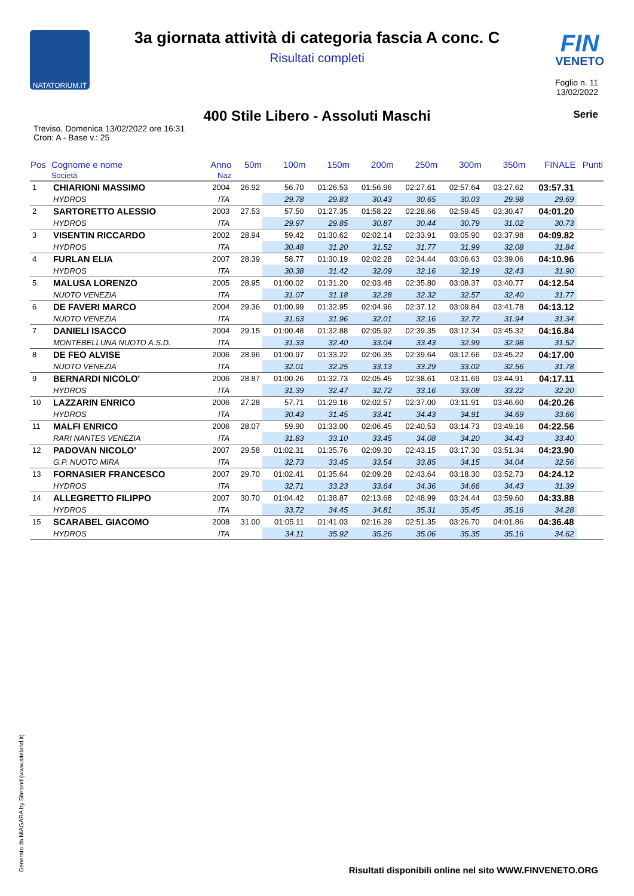NATATORIUM.IT
FIN
VENETO
3a giornata attività di categoria fascia A conc. C
Risultati completi
Foglio n. 11
13/02/2022
400 Stile Libero - Assoluti Maschi Serie
Treviso, Domenica 13/02/2022 ore 16:31
Cron: A - Base v.: 25
| Pos | Cognome e nome Società | Anno Naz | 50m | 100m | 150m | 200m | 250m | 300m | 350m | FINALE | Punti |
| --- | --- | --- | --- | --- | --- | --- | --- | --- | --- | --- | --- |
| 1 | CHIARIONI MASSIMO | 2004 | 26.92 | 56.70 | 01:26.53 | 01:56.96 | 02:27.61 | 02:57.64 | 03:27.62 | 03:57.31 | |
| | HYDROS | ITA | | 29.78 | 29.83 | 30.43 | 30.65 | 30.03 | 29.98 | 29.69 | |
| 2 | SARTORETTO ALESSIO | 2003 | 27.53 | 57.50 | 01:27.35 | 01:58.22 | 02:28.66 | 02:59.45 | 03:30.47 | 04:01.20 | |
| | HYDROS | ITA | | 29.97 | 29.85 | 30.87 | 30.44 | 30.79 | 31.02 | 30.73 | |
| 3 | VISENTIN RICCARDO | 2002 | 28.94 | 59.42 | 01:30.62 | 02:02.14 | 02:33.91 | 03:05.90 | 03:37.98 | 04:09.82 | |
| | HYDROS | ITA | | 30.48 | 31.20 | 31.52 | 31.77 | 31.99 | 32.08 | 31.84 | |
| 4 | FURLAN ELIA | 2007 | 28.39 | 58.77 | 01:30.19 | 02:02.28 | 02:34.44 | 03:06.63 | 03:39.06 | 04:10.96 | |
| | HYDROS | ITA | | 30.38 | 31.42 | 32.09 | 32.16 | 32.19 | 32.43 | 31.90 | |
| 5 | MALUSA LORENZO | 2005 | 28.95 | 01:00.02 | 01:31.20 | 02:03.48 | 02:35.80 | 03:08.37 | 03:40.77 | 04:12.54 | |
| | NUOTO VENEZIA | ITA | | 31.07 | 31.18 | 32.28 | 32.32 | 32.57 | 32.40 | 31.77 | |
| 6 | DE FAVERI MARCO | 2004 | 29.36 | 01:00.99 | 01:32.95 | 02:04.96 | 02:37.12 | 03:09.84 | 03:41.78 | 04:13.12 | |
| | NUOTO VENEZIA | ITA | | 31.63 | 31.96 | 32.01 | 32.16 | 32.72 | 31.94 | 31.34 | |
| 7 | DANIELI ISACCO | 2004 | 29.15 | 01:00.48 | 01:32.88 | 02:05.92 | 02:39.35 | 03:12.34 | 03:45.32 | 04:16.84 | |
| | MONTEBELLUNA NUOTO A.S.D. | ITA | | 31.33 | 32.40 | 33.04 | 33.43 | 32.99 | 32.98 | 31.52 | |
| 8 | DE FEO ALVISE | 2006 | 28.96 | 01:00.97 | 01:33.22 | 02:06.35 | 02:39.64 | 03:12.66 | 03:45.22 | 04:17.00 | |
| | NUOTO VENEZIA | ITA | | 32.01 | 32.25 | 33.13 | 33.29 | 33.02 | 32.56 | 31.78 | |
| 9 | BERNARDI NICOLO' | 2006 | 28.87 | 01:00.26 | 01:32.73 | 02:05.45 | 02:38.61 | 03:11.69 | 03:44.91 | 04:17.11 | |
| | HYDROS | ITA | | 31.39 | 32.47 | 32.72 | 33.16 | 33.08 | 33.22 | 32.20 | |
| 10 | LAZZARIN ENRICO | 2006 | 27.28 | 57.71 | 01:29.16 | 02:02.57 | 02:37.00 | 03:11.91 | 03:46.60 | 04:20.26 | |
| | HYDROS | ITA | | 30.43 | 31.45 | 33.41 | 34.43 | 34.91 | 34.69 | 33.66 | |
| 11 | MALFI ENRICO | 2006 | 28.07 | 59.90 | 01:33.00 | 02:06.45 | 02:40.53 | 03:14.73 | 03:49.16 | 04:22.56 | |
| | RARI NANTES VENEZIA | ITA | | 31.83 | 33.10 | 33.45 | 34.08 | 34.20 | 34.43 | 33.40 | |
| 12 | PADOVAN NICOLO' | 2007 | 29.58 | 01:02.31 | 01:35.76 | 02:09.30 | 02:43.15 | 03:17.30 | 03:51.34 | 04:23.90 | |
| | G.P. NUOTO MIRA | ITA | | 32.73 | 33.45 | 33.54 | 33.85 | 34.15 | 34.04 | 32.56 | |
| 13 | FORNASIER FRANCESCO | 2007 | 29.70 | 01:02.41 | 01:35.64 | 02:09.28 | 02:43.64 | 03:18.30 | 03:52.73 | 04:24.12 | |
| | HYDROS | ITA | | 32.71 | 33.23 | 33.64 | 34.36 | 34.66 | 34.43 | 31.39 | |
| 14 | ALLEGRETTO FILIPPO | 2007 | 30.70 | 01:04.42 | 01:38.87 | 02:13.68 | 02:48.99 | 03:24.44 | 03:59.60 | 04:33.88 | |
| | HYDROS | ITA | | 33.72 | 34.45 | 34.81 | 35.31 | 35.45 | 35.16 | 34.28 | |
| 15 | SCARABEL GIACOMO | 2008 | 31.00 | 01:05.11 | 01:41.03 | 02:16.29 | 02:51.35 | 03:26.70 | 04:01.86 | 04:36.48 | |
| | HYDROS | ITA | | 34.11 | 35.92 | 35.26 | 35.06 | 35.35 | 35.16 | 34.62 | |
Generato da NIAGARA by Siteland (www.siteland.it)
Risultati disponibili online nel sito WWW.FINVENETO.ORG